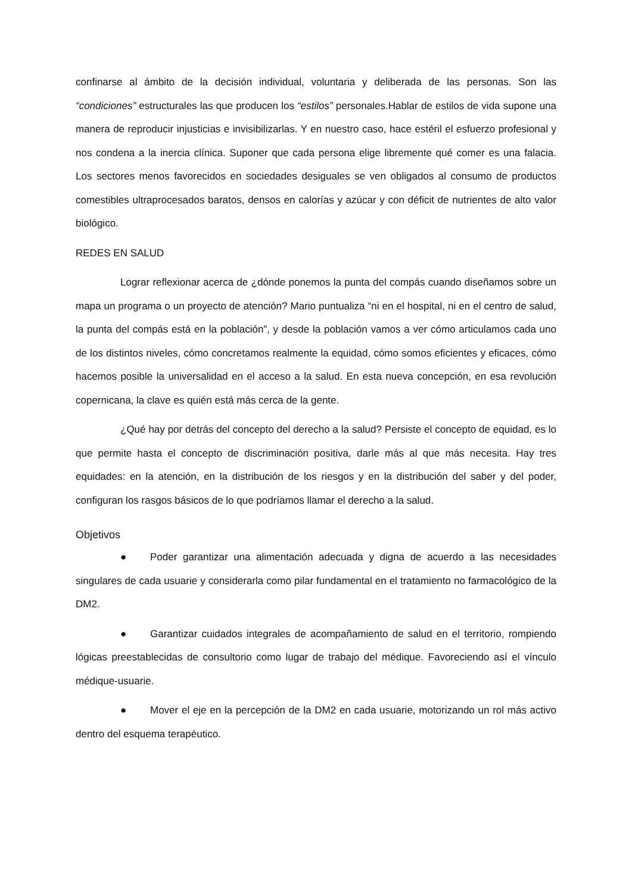confinarse al ámbito de la decisión individual, voluntaria y deliberada de las personas. Son las “condiciones” estructurales las que producen los “estilos” personales.Hablar de estilos de vida supone una manera de reproducir injusticias e invisibilizarlas. Y en nuestro caso, hace estéril el esfuerzo profesional y nos condena a la inercia clínica. Suponer que cada persona elige libremente qué comer es una falacia. Los sectores menos favorecidos en sociedades desiguales se ven obligados al consumo de productos comestibles ultraprocesados baratos, densos en calorías y azúcar y con déficit de nutrientes de alto valor biológico.
REDES EN SALUD
Lograr reflexionar acerca de ¿dónde ponemos la punta del compás cuando diseñamos sobre un mapa un programa o un proyecto de atención? Mario puntualiza “ni en el hospital, ni en el centro de salud, la punta del compás está en la población”, y desde la población vamos a ver cómo articulamos cada uno de los distintos niveles, cómo concretamos realmente la equidad, cómo somos eficientes y eficaces, cómo hacemos posible la universalidad en el acceso a la salud. En esta nueva concepción, en esa revolución copernicana, la clave es quién está más cerca de la gente.
¿Qué hay por detrás del concepto del derecho a la salud? Persiste el concepto de equidad, es lo que permite hasta el concepto de discriminación positiva, darle más al que más necesita. Hay tres equidades: en la atención, en la distribución de los riesgos y en la distribución del saber y del poder, configuran los rasgos básicos de lo que podríamos llamar el derecho a la salud.
Objetivos
● Poder garantizar una alimentación adecuada y digna de acuerdo a las necesidades singulares de cada usuarie y considerarla como pilar fundamental en el tratamiento no farmacológico de la DM2.
● Garantizar cuidados integrales de acompañamiento de salud en el territorio, rompiendo lógicas preestablecidas de consultorio como lugar de trabajo del médique. Favoreciendo así el vínculo médique-usuarie.
● Mover el eje en la percepción de la DM2 en cada usuarie, motorizando un rol más activo dentro del esquema terapéutico.